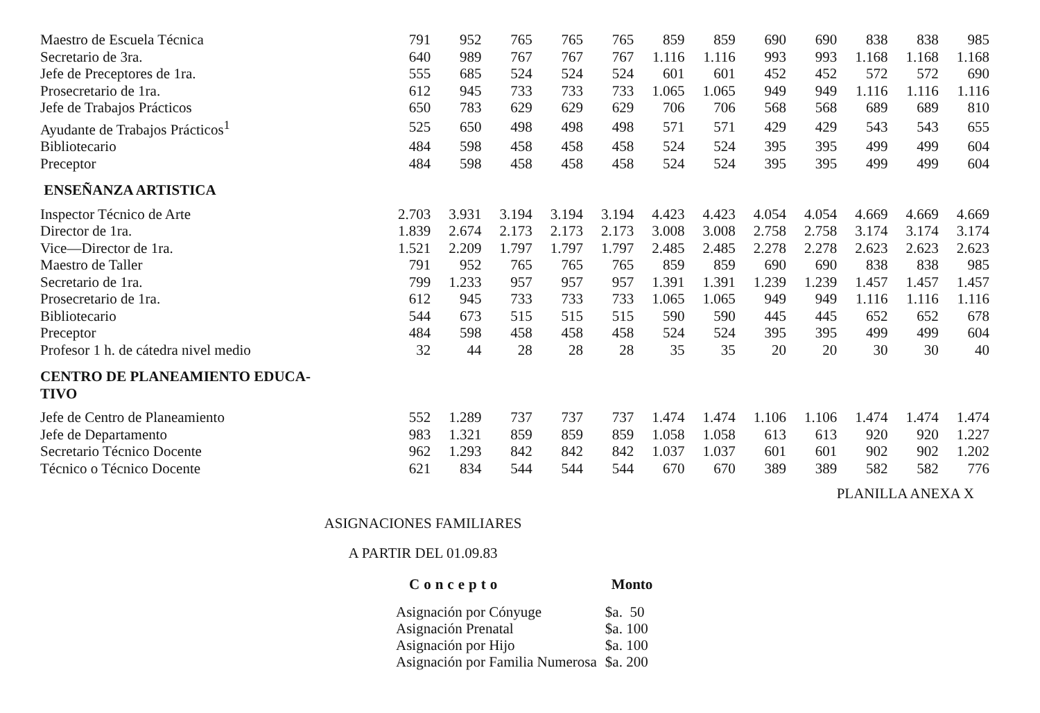| Maestro de Escuela Técnica | 791 | 952 | 765 | 765 | 765 | 859 | 859 | 690 | 690 | 838 | 838 | 985 |
| Secretario de 3ra. | 640 | 989 | 767 | 767 | 767 | 1.116 | 1.116 | 993 | 993 | 1.168 | 1.168 | 1.168 |
| Jefe de Preceptores de 1ra. | 555 | 685 | 524 | 524 | 524 | 601 | 601 | 452 | 452 | 572 | 572 | 690 |
| Prosecretario de 1ra. | 612 | 945 | 733 | 733 | 733 | 1.065 | 1.065 | 949 | 949 | 1.116 | 1.116 | 1.116 |
| Jefe de Trabajos Prácticos | 650 | 783 | 629 | 629 | 629 | 706 | 706 | 568 | 568 | 689 | 689 | 810 |
| Ayudante de Trabajos Prácticos<sup>1</sup> | 525 | 650 | 498 | 498 | 498 | 571 | 571 | 429 | 429 | 543 | 543 | 655 |
| Bibliotecario | 484 | 598 | 458 | 458 | 458 | 524 | 524 | 395 | 395 | 499 | 499 | 604 |
| Preceptor | 484 | 598 | 458 | 458 | 458 | 524 | 524 | 395 | 395 | 499 | 499 | 604 |
| ENSEÑANZA ARTISTICA | | | | | | | | | | | | |
| Inspector Técnico de Arte | 2.703 | 3.931 | 3.194 | 3.194 | 3.194 | 4.423 | 4.423 | 4.054 | 4.054 | 4.669 | 4.669 | 4.669 |
| Director de 1ra. | 1.839 | 2.674 | 2.173 | 2.173 | 2.173 | 3.008 | 3.008 | 2.758 | 2.758 | 3.174 | 3.174 | 3.174 |
| Vice—Director de 1ra. | 1.521 | 2.209 | 1.797 | 1.797 | 1.797 | 2.485 | 2.485 | 2.278 | 2.278 | 2.623 | 2.623 | 2.623 |
| Maestro de Taller | 791 | 952 | 765 | 765 | 765 | 859 | 859 | 690 | 690 | 838 | 838 | 985 |
| Secretario de 1ra. | 799 | 1.233 | 957 | 957 | 957 | 1.391 | 1.391 | 1.239 | 1.239 | 1.457 | 1.457 | 1.457 |
| Prosecretario de 1ra. | 612 | 945 | 733 | 733 | 733 | 1.065 | 1.065 | 949 | 949 | 1.116 | 1.116 | 1.116 |
| Bibliotecario | 544 | 673 | 515 | 515 | 515 | 590 | 590 | 445 | 445 | 652 | 652 | 678 |
| Preceptor | 484 | 598 | 458 | 458 | 458 | 524 | 524 | 395 | 395 | 499 | 499 | 604 |
| Profesor 1 h. de cátedra nivel medio | 32 | 44 | 28 | 28 | 28 | 35 | 35 | 20 | 20 | 30 | 30 | 40 |
| CENTRO DE PLANEAMIENTO EDUCA- TIVO | | | | | | | | | | | | |
| Jefe de Centro de Planeamiento | 552 | 1.289 | 737 | 737 | 737 | 1.474 | 1.474 | 1.106 | 1.106 | 1.474 | 1.474 | 1.474 |
| Jefe de Departamento | 983 | 1.321 | 859 | 859 | 859 | 1.058 | 1.058 | 613 | 613 | 920 | 920 | 1.227 |
| Secretario Técnico Docente | 962 | 1.293 | 842 | 842 | 842 | 1.037 | 1.037 | 601 | 601 | 902 | 902 | 1.202 |
| Técnico o Técnico Docente | 621 | 834 | 544 | 544 | 544 | 670 | 670 | 389 | 389 | 582 | 582 | 776 |
PLANILLA ANEXA X
ASIGNACIONES FAMILIARES
A PARTIR DEL 01.09.83
| Concepto | Monto |
| --- | --- |
| Asignación por Cónyuge | $a. 50 |
| Asignación Prenatal | $a. 100 |
| Asignación por Hijo | $a. 100 |
| Asignación por Familia Numerosa | $a. 200 |